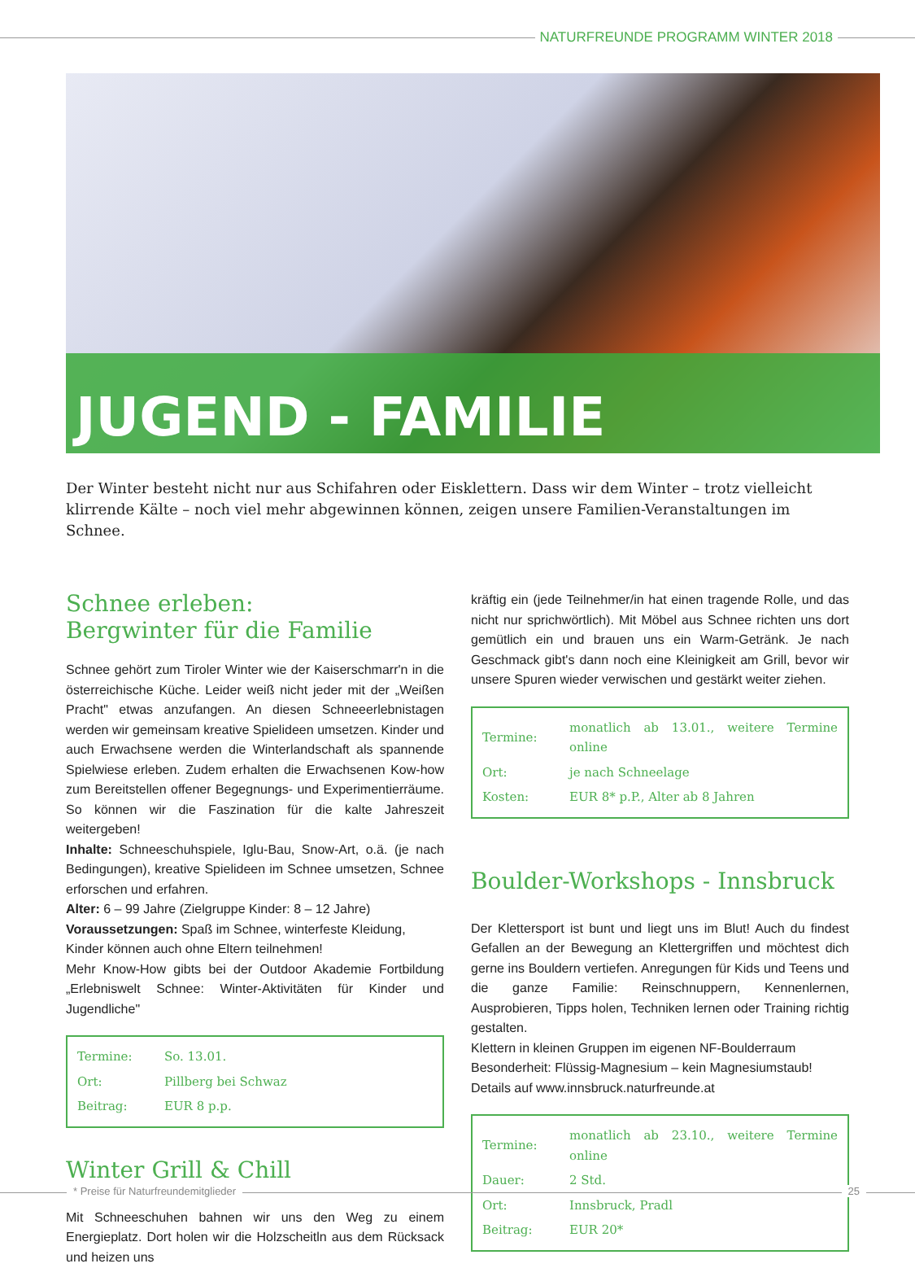NATURFREUNDE PROGRAMM WINTER 2018
JUGEND - FAMILIE
Der Winter besteht nicht nur aus Schifahren oder Eisklettern. Dass wir dem Winter – trotz vielleicht klirrende Kälte – noch viel mehr abgewinnen können, zeigen unsere Familien-Veranstaltungen im Schnee.
Schnee erleben:
Bergwinter für die Familie
Schnee gehört zum Tiroler Winter wie der Kaiserschmarr'n in die österreichische Küche. Leider weiß nicht jeder mit der „Weißen Pracht" etwas anzufangen. An diesen Schneeerlebnistagen werden wir gemeinsam kreative Spielideen umsetzen. Kinder und auch Erwachsene werden die Winterlandschaft als spannende Spielwiese erleben. Zudem erhalten die Erwachsenen Kow-how zum Bereitstellen offener Begegnungs- und Experimentierräume. So können wir die Faszination für die kalte Jahreszeit weitergeben!
Inhalte: Schneeschuhspiele, Iglu-Bau, Snow-Art, o.ä. (je nach Bedingungen), kreative Spielideen im Schnee umsetzen, Schnee erforschen und erfahren.
Alter: 6 – 99 Jahre (Zielgruppe Kinder: 8 – 12 Jahre)
Voraussetzungen: Spaß im Schnee, winterfeste Kleidung,
Kinder können auch ohne Eltern teilnehmen!
Mehr Know-How gibts bei der Outdoor Akademie Fortbildung „Erlebniswelt Schnee: Winter-Aktivitäten für Kinder und Jugendliche"
| Termine: | So. 13.01. |
| Ort: | Pillberg bei Schwaz |
| Beitrag: | EUR 8 p.p. |
Winter Grill & Chill
Mit Schneeschuhen bahnen wir uns den Weg zu einem Energieplatz. Dort holen wir die Holzscheitln aus dem Rücksack und heizen uns
kräftig ein (jede Teilnehmer/in hat einen tragende Rolle, und das nicht nur sprichwörtlich). Mit Möbel aus Schnee richten uns dort gemütlich ein und brauen uns ein Warm-Getränk. Je nach Geschmack gibt's dann noch eine Kleinigkeit am Grill, bevor wir unsere Spuren wieder verwischen und gestärkt weiter ziehen.
| Termine: | monatlich ab 13.01., weitere Termine online |
| Ort: | je nach Schneelage |
| Kosten: | EUR 8* p.P., Alter ab 8 Jahren |
Boulder-Workshops - Innsbruck
Der Klettersport ist bunt und liegt uns im Blut! Auch du findest Gefallen an der Bewegung an Klettergriffen und möchtest dich gerne ins Bouldern vertiefen. Anregungen für Kids und Teens und die ganze Familie: Reinschnuppern, Kennenlernen, Ausprobieren, Tipps holen, Techniken lernen oder Training richtig gestalten.
Klettern in kleinen Gruppen im eigenen NF-Boulderraum
Besonderheit: Flüssig-Magnesium – kein Magnesiumstaub!
Details auf www.innsbruck.naturfreunde.at
| Termine: | monatlich ab 23.10., weitere Termine online |
| Dauer: | 2 Std. |
| Ort: | Innsbruck, Pradl |
| Beitrag: | EUR 20* |
* Preise für Naturfreundemitglieder 25